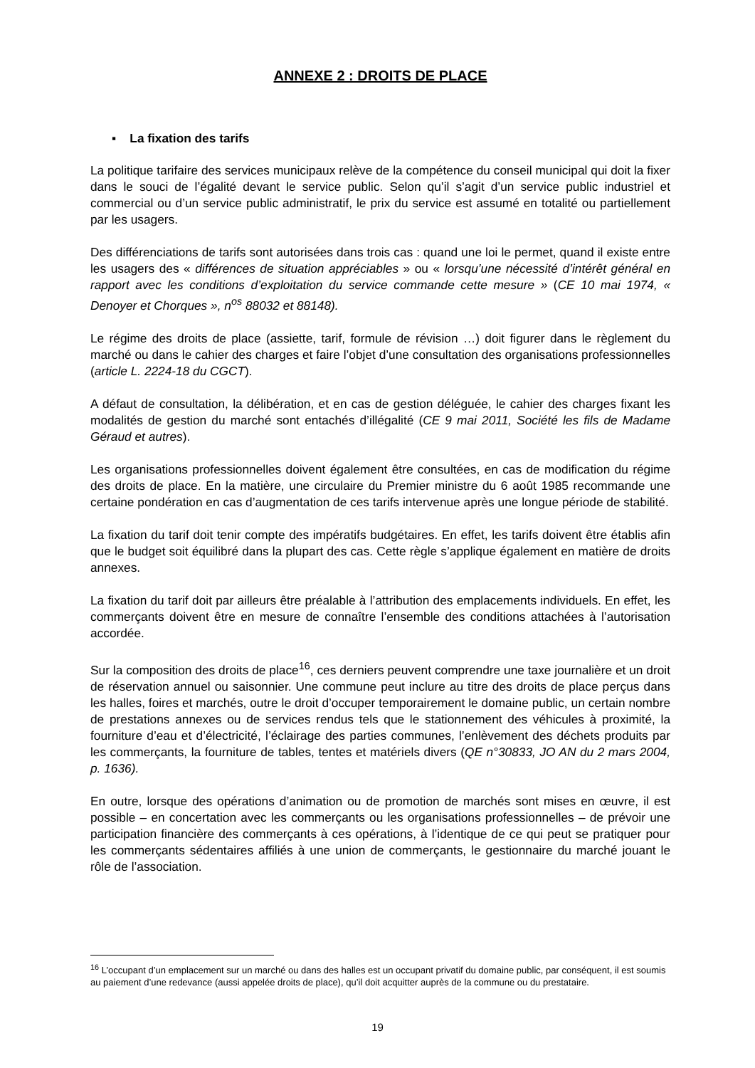ANNEXE 2 : DROITS DE PLACE
▪ La fixation des tarifs
La politique tarifaire des services municipaux relève de la compétence du conseil municipal qui doit la fixer dans le souci de l’égalité devant le service public. Selon qu’il s’agit d’un service public industriel et commercial ou d’un service public administratif, le prix du service est assumé en totalité ou partiellement par les usagers.
Des différenciations de tarifs sont autorisées dans trois cas : quand une loi le permet, quand il existe entre les usagers des « différences de situation appréciables » ou « lorsqu’une nécessité d’intérêt général en rapport avec les conditions d’exploitation du service commande cette mesure » (CE 10 mai 1974, « Denoyer et Chorques », n<sup>os</sup> 88032 et 88148).
Le régime des droits de place (assiette, tarif, formule de révision …) doit figurer dans le règlement du marché ou dans le cahier des charges et faire l’objet d’une consultation des organisations professionnelles (article L. 2224-18 du CGCT).
A défaut de consultation, la délibération, et en cas de gestion déléguée, le cahier des charges fixant les modalités de gestion du marché sont entachés d’illégalité (CE 9 mai 2011, Société les fils de Madame Géraud et autres).
Les organisations professionnelles doivent également être consultées, en cas de modification du régime des droits de place. En la matière, une circulaire du Premier ministre du 6 août 1985 recommande une certaine pondération en cas d’augmentation de ces tarifs intervenue après une longue période de stabilité.
La fixation du tarif doit tenir compte des impératifs budgétaires. En effet, les tarifs doivent être établis afin que le budget soit équilibré dans la plupart des cas. Cette règle s’applique également en matière de droits annexes.
La fixation du tarif doit par ailleurs être préalable à l’attribution des emplacements individuels. En effet, les commerçants doivent être en mesure de connaître l’ensemble des conditions attachées à l’autorisation accordée.
Sur la composition des droits de place<sup>16</sup>, ces derniers peuvent comprendre une taxe journalière et un droit de réservation annuel ou saisonnier. Une commune peut inclure au titre des droits de place perçus dans les halles, foires et marchés, outre le droit d’occuper temporairement le domaine public, un certain nombre de prestations annexes ou de services rendus tels que le stationnement des véhicules à proximité, la fourniture d’eau et d’électricité, l’éclairage des parties communes, l’enlèvement des déchets produits par les commerçants, la fourniture de tables, tentes et matériels divers (QE n°30833, JO AN du 2 mars 2004, p. 1636).
En outre, lorsque des opérations d’animation ou de promotion de marchés sont mises en œuvre, il est possible – en concertation avec les commerçants ou les organisations professionnelles – de prévoir une participation financière des commerçants à ces opérations, à l’identique de ce qui peut se pratiquer pour les commerçants sédentaires affiliés à une union de commerçants, le gestionnaire du marché jouant le rôle de l’association.
<sup>16</sup> L’occupant d’un emplacement sur un marché ou dans des halles est un occupant privatif du domaine public, par conséquent, il est soumis au paiement d’une redevance (aussi appelée droits de place), qu’il doit acquitter auprès de la commune ou du prestataire.
19